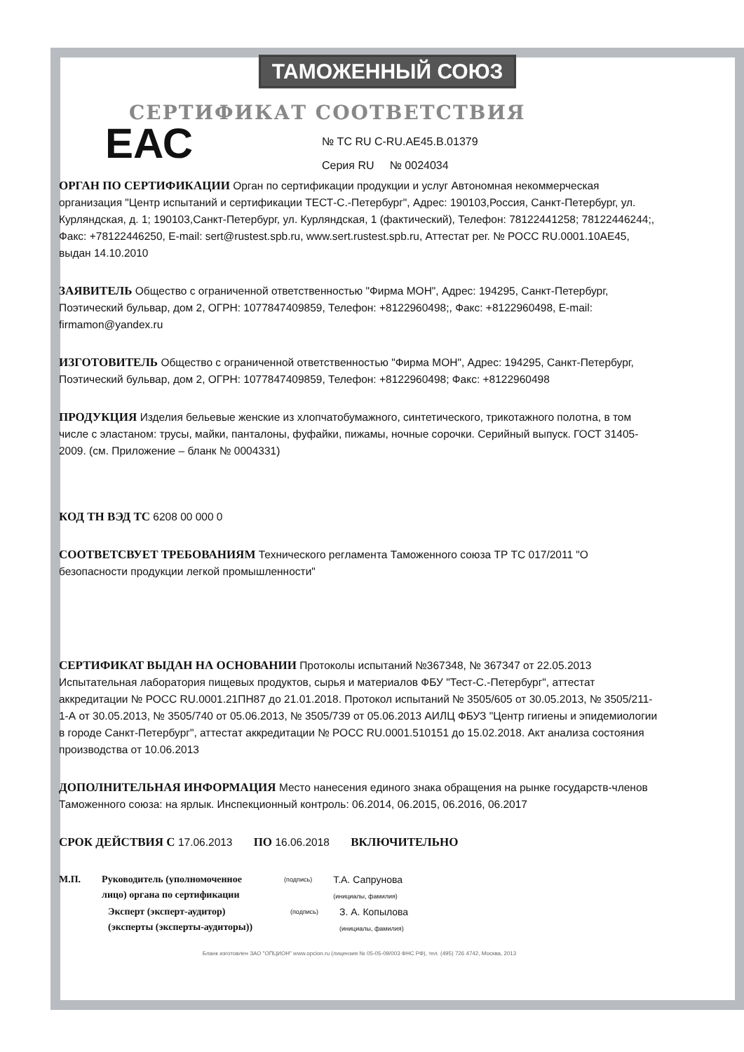ТАМОЖЕННЫЙ СОЮЗ
СЕРТИФИКАТ СООТВЕТСТВИЯ
ЕАС
№ ТС RU C-RU.AE45.B.01379
Серия RU № 0024034
ОРГАН ПО СЕРТИФИКАЦИИ Орган по сертификации продукции и услуг Автономная некоммерческая организация "Центр испытаний и сертификации ТЕСТ-С.-Петербург", Адрес: 190103,Россия, Санкт-Петербург, ул. Курляндская, д. 1; 190103,Санкт-Петербург, ул. Курляндская, 1 (фактический), Телефон: 78122441258; 78122446244;, Факс: +78122446250, E-mail: sert@rustest.spb.ru, www.sert.rustest.spb.ru, Аттестат рег. № РОСС RU.0001.10АЕ45, выдан 14.10.2010
ЗАЯВИТЕЛЬ Общество с ограниченной ответственностью "Фирма МОН", Адрес: 194295, Санкт-Петербург, Поэтический бульвар, дом 2, ОГРН: 1077847409859, Телефон: +8122960498;, Факс: +8122960498, E-mail: firmamon@yandex.ru
ИЗГОТОВИТЕЛЬ Общество с ограниченной ответственностью "Фирма МОН", Адрес: 194295, Санкт-Петербург, Поэтический бульвар, дом 2, ОГРН: 1077847409859, Телефон: +8122960498; Факс: +8122960498
ПРОДУКЦИЯ Изделия бельевые женские из хлопчатобумажного, синтетического, трикотажного полотна, в том числе с эластаном: трусы, майки, панталоны, фуфайки, пижамы, ночные сорочки. Серийный выпуск. ГОСТ 31405-2009. (см. Приложение – бланк № 0004331)
КОД ТН ВЭД ТС 6208 00 000 0
СООТВЕТСВУЕТ ТРЕБОВАНИЯМ Технического регламента Таможенного союза ТР ТС 017/2011 "О безопасности продукции легкой промышленности"
СЕРТИФИКАТ ВЫДАН НА ОСНОВАНИИ Протоколы испытаний №367348, № 367347 от 22.05.2013 Испытательная лаборатория пищевых продуктов, сырья и материалов ФБУ "Тест-С.-Петербург", аттестат аккредитации № РОСС RU.0001.21ПН87 до 21.01.2018. Протокол испытаний № 3505/605 от 30.05.2013, № 3505/211-1-А от 30.05.2013, № 3505/740 от 05.06.2013, № 3505/739 от 05.06.2013 АИЛЦ ФБУЗ "Центр гигиены и эпидемиологии в городе Санкт-Петербург", аттестат аккредитации № РОСС RU.0001.510151 до 15.02.2018. Акт анализа состояния производства от 10.06.2013
ДОПОЛНИТЕЛЬНАЯ ИНФОРМАЦИЯ Место нанесения единого знака обращения на рынке государств-членов Таможенного союза: на ярлык. Инспекционный контроль: 06.2014, 06.2015, 06.2016, 06.2017
СРОК ДЕЙСТВИЯ С 17.06.2013 ПО 16.06.2018 ВКЛЮЧИТЕЛЬНО
М.П. Руководитель (уполномоченное лицо) органа по сертификации
(подпись)
Т.А. Сапрунова
(инициалы, фамилия)
Эксперт (эксперт-аудитор) (эксперты (эксперты-аудиторы))
(подпись)
З. А. Копылова
(инициалы, фамилия)
Бланк изготовлен ЗАО "ОПЦИОН" www.opcion.ru (лицензия № 05-05-09/003 ФНС РФ), тел. (495) 726 4742, Москва, 2013